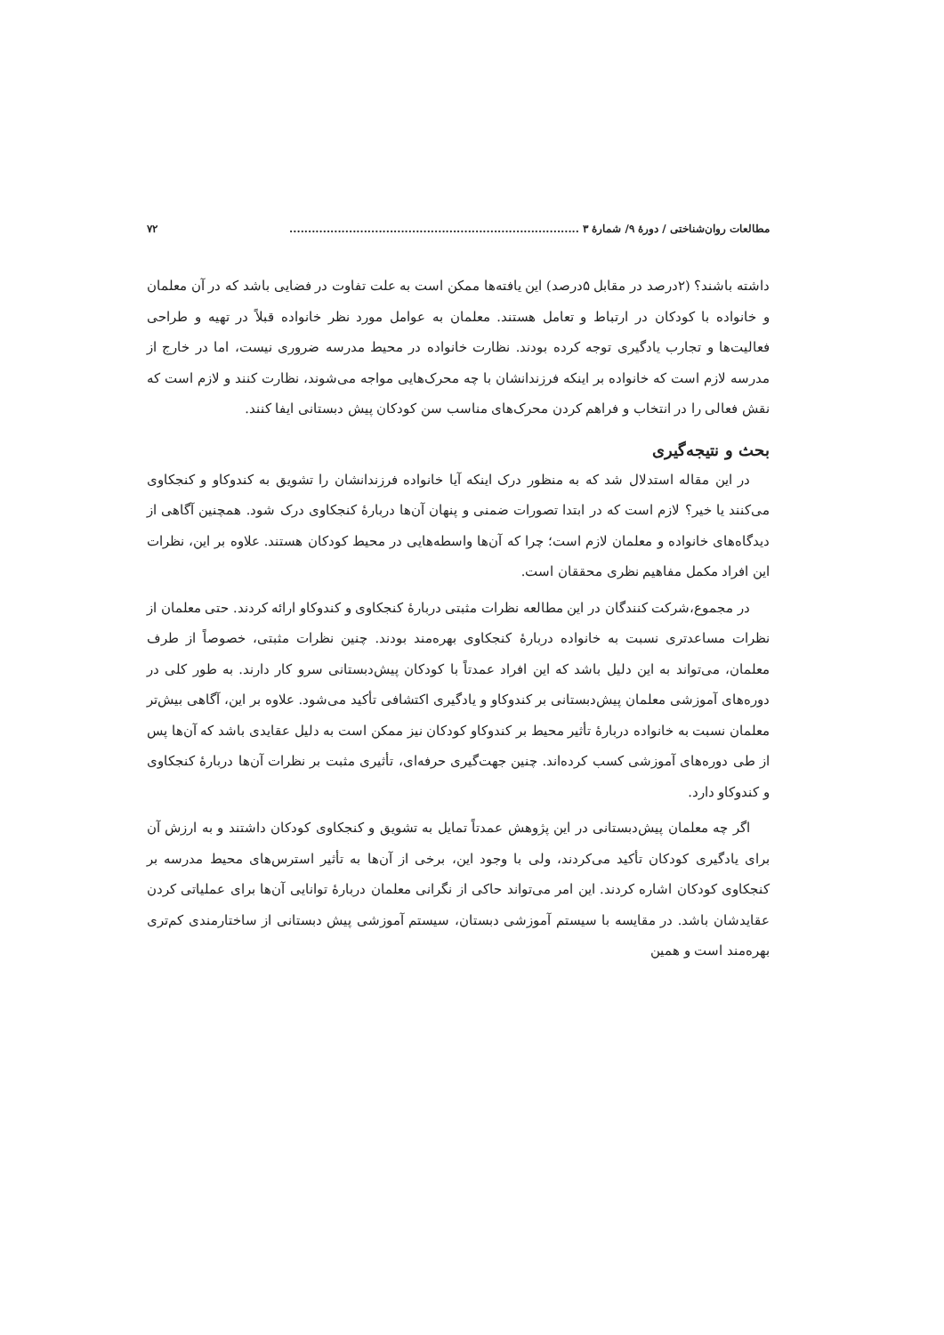مطالعات روان‌شناختی / دورهٔ ۹/ شمارهٔ ۳ .............................................................................. ۷۲
داشته باشند؟ (۲درصد در مقابل ۵درصد) این یافته‌ها ممکن است به علت تفاوت در فضایی باشد که در آن معلمان و خانواده با کودکان در ارتباط و تعامل هستند. معلمان به عوامل مورد نظر خانواده قبلاً در تهیه و طراحی فعالیت‌ها و تجارب یادگیری توجه کرده بودند. نظارت خانواده در محیط مدرسه ضروری نیست، اما در خارج از مدرسه لازم است که خانواده بر اینکه فرزندانشان با چه محرک‌هایی مواجه می‌شوند، نظارت کنند و لازم است که نقش فعالی را در انتخاب و فراهم کردن محرک‌های مناسب سن کودکان پیش دبستانی ایفا کنند.
بحث و نتیجه‌گیری
در این مقاله استدلال شد که به منظور درک اینکه آیا خانواده فرزندانشان را تشویق به کندوکاو و کنجکاوی می‌کنند یا خیر؟ لازم است که در ابتدا تصورات ضمنی و پنهان آن‌ها دربارهٔ کنجکاوی درک شود. همچنین آگاهی از دیدگاه‌های خانواده و معلمان لازم است؛ چرا که آن‌ها واسطه‌هایی در محیط کودکان هستند. علاوه بر این، نظرات این افراد مکمل مفاهیم نظری محققان است.
در مجموع،شرکت کنندگان در این مطالعه نظرات مثبتی دربارهٔ کنجکاوی و کندوکاو ارائه کردند. حتی معلمان از نظرات مساعدتری نسبت به خانواده دربارهٔ کنجکاوی بهره‌مند بودند. چنین نظرات مثبتی، خصوصاً از طرف معلمان، می‌تواند به این دلیل باشد که این افراد عمدتاً با کودکان پیش‌دبستانی سرو کار دارند. به طور کلی در دوره‌های آموزشی معلمان پیش‌دبستانی بر کندوکاو و یادگیری اکتشافی تأکید می‌شود. علاوه بر این، آگاهی بیش‌تر معلمان نسبت به خانواده دربارهٔ تأثیر محیط بر کندوکاو کودکان نیز ممکن است به دلیل عقایدی باشد که آن‌ها پس از طی دوره‌های آموزشی کسب کرده‌اند. چنین جهت‌گیری حرفه‌ای، تأثیری مثبت بر نظرات آن‌ها دربارهٔ کنجکاوی و کندوکاو دارد.
اگر چه معلمان پیش‌دبستانی در این پژوهش عمدتاً تمایل به تشویق و کنجکاوی کودکان داشتند و به ارزش آن برای یادگیری کودکان تأکید می‌کردند، ولی با وجود این، برخی از آن‌ها به تأثیر استرس‌های محیط مدرسه بر کنجکاوی کودکان اشاره کردند. این امر می‌تواند حاکی از نگرانی معلمان دربارهٔ توانایی آن‌ها برای عملیاتی کردن عقایدشان باشد. در مقایسه با سیستم آموزشی دبستان، سیستم آموزشی پیش دبستانی از ساختارمندی کم‌تری بهره‌مند است و همین